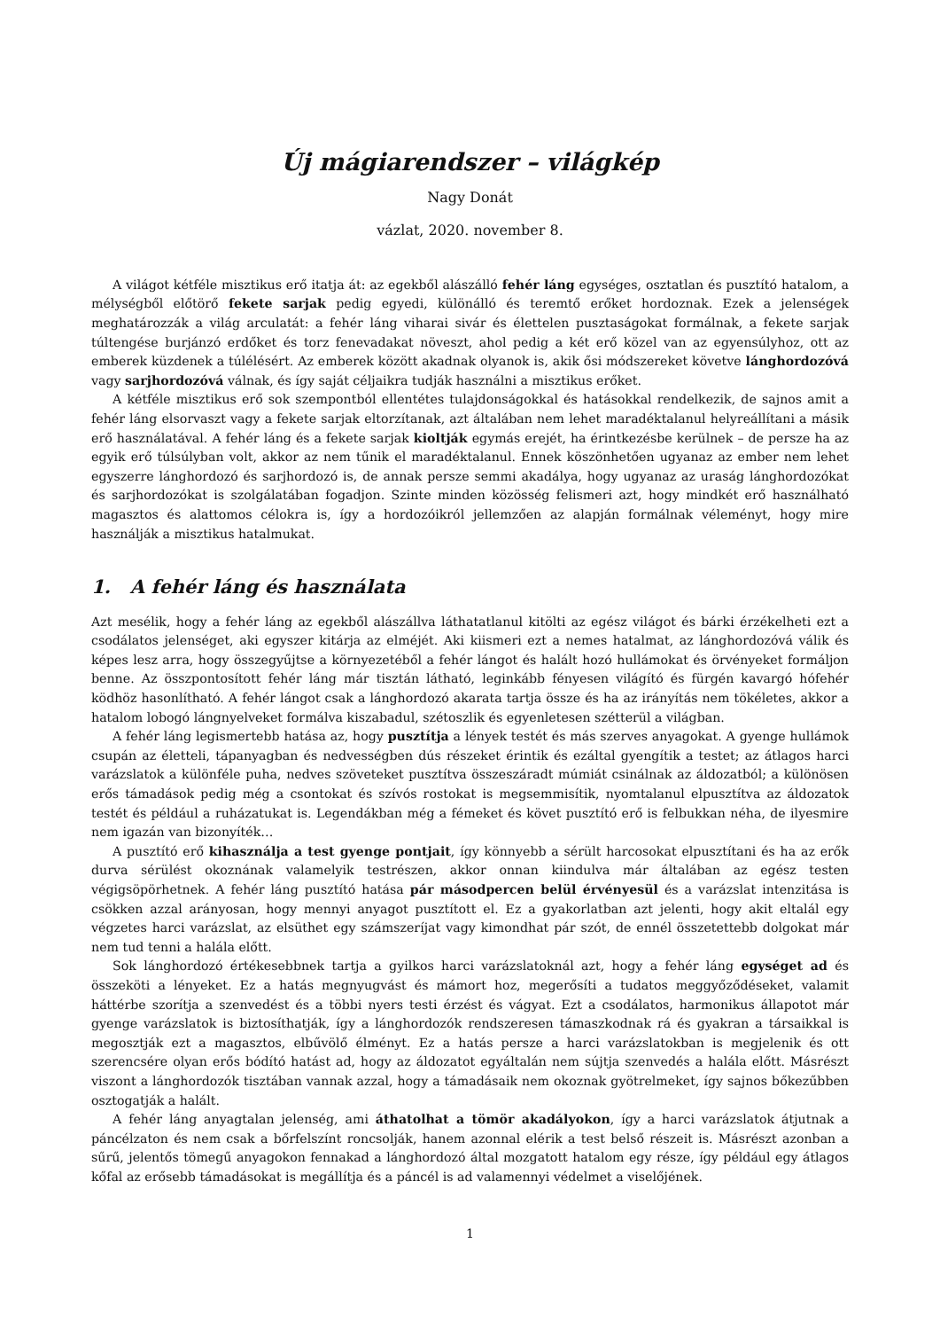Új mágiarendszer – világkép
Nagy Donát
vázlat, 2020. november 8.
A világot kétféle misztikus erő itatja át: az egekből alászálló fehér láng egységes, osztatlan és pusztító hatalom, a mélységből előtörő fekete sarjak pedig egyedi, különálló és teremtő erőket hordoznak. Ezek a jelenségek meghatározzák a világ arculatát: a fehér láng viharai sivár és élettelen pusztaságokat formálnak, a fekete sarjak túltengése burjánzó erdőket és torz fenevadakat növeszt, ahol pedig a két erő közel van az egyensúlyhoz, ott az emberek küzdenek a túlélésért. Az emberek között akadnak olyanok is, akik ősi módszereket követve lánghordozóvá vagy sarjhordozóvá válnak, és így saját céljaikra tudják használni a misztikus erőket.
A kétféle misztikus erő sok szempontból ellentétes tulajdonságokkal és hatásokkal rendelkezik, de sajnos amit a fehér láng elsorvaszt vagy a fekete sarjak eltorzítanak, azt általában nem lehet maradéktalanul helyreállítani a másik erő használatával. A fehér láng és a fekete sarjak kioltják egymás erejét, ha érintkezésbe kerülnek – de persze ha az egyik erő túlsúlyban volt, akkor az nem tűnik el maradéktalanul. Ennek köszönhetően ugyanaz az ember nem lehet egyszerre lánghordozó és sarjhordozó is, de annak persze semmi akadálya, hogy ugyanaz az uraság lánghordozókat és sarjhordozókat is szolgálatában fogadjon. Szinte minden közösség felismeri azt, hogy mindkét erő használható magasztos és alattomos célokra is, így a hordozóikról jellemzően az alapján formálnak véleményt, hogy mire használják a misztikus hatalmukat.
1. A fehér láng és használata
Azt mesélik, hogy a fehér láng az egekből alászállva láthatatlanul kitölti az egész világot és bárki érzékelheti ezt a csodálatos jelenséget, aki egyszer kitárja az elméjét. Aki kiismeri ezt a nemes hatalmat, az lánghordozóvá válik és képes lesz arra, hogy összegyűjtse a környezetéből a fehér lángot és halált hozó hullámokat és örvényeket formáljon benne. Az összpontosított fehér láng már tisztán látható, leginkább fényesen világító és fürgén kavargó hófehér ködhöz hasonlítható. A fehér lángot csak a lánghordozó akarata tartja össze és ha az irányítás nem tökéletes, akkor a hatalom lobogó lángnyelveket formálva kiszabadul, szétoszlik és egyenletesen szétterül a világban.
A fehér láng legismertebb hatása az, hogy pusztítja a lények testét és más szerves anyagokat. A gyenge hullámok csupán az életteli, tápanyagban és nedvességben dús részeket érintik és ezáltal gyengítik a testet; az átlagos harci varázslatok a különféle puha, nedves szöveteket pusztítva összeszáradt múmiát csinálnak az áldozatból; a különösen erős támadások pedig még a csontokat és szívós rostokat is megsemmisítik, nyomtalanul elpusztítva az áldozatok testét és például a ruházatukat is. Legendákban még a fémeket és követ pusztító erő is felbukkan néha, de ilyesmire nem igazán van bizonyíték…
A pusztító erő kihasználja a test gyenge pontjait, így könnyebb a sérült harcosokat elpusztítani és ha az erők durva sérülést okoznának valamelyik testrészen, akkor onnan kiindulva már általában az egész testen végigsöpörhetnek. A fehér láng pusztító hatása pár másodpercen belül érvényesül és a varázslat intenzitása is csökken azzal arányosan, hogy mennyi anyagot pusztított el. Ez a gyakorlatban azt jelenti, hogy akit eltalál egy végzetes harci varázslat, az elsüthet egy számszeríjat vagy kimondhat pár szót, de ennél összetettebb dolgokat már nem tud tenni a halála előtt.
Sok lánghordozó értékesebbnek tartja a gyilkos harci varázslatoknál azt, hogy a fehér láng egységet ad és összeköti a lényeket. Ez a hatás megnyugvást és mámort hoz, megerősíti a tudatos meggyőződéseket, valamit háttérbe szorítja a szenvedést és a többi nyers testi érzést és vágyat. Ezt a csodálatos, harmonikus állapotot már gyenge varázslatok is biztosíthatják, így a lánghordozók rendszeresen támaszkodnak rá és gyakran a társaikkal is megosztják ezt a magasztos, elbűvölő élményt. Ez a hatás persze a harci varázslatokban is megjelenik és ott szerencsére olyan erős bódító hatást ad, hogy az áldozatot egyáltalán nem sújtja szenvedés a halála előtt. Másrészt viszont a lánghordozók tisztában vannak azzal, hogy a támadásaik nem okoznak gyötrelmeket, így sajnos bőkezűbben osztogatják a halált.
A fehér láng anyagtalan jelenség, ami áthatolhat a tömör akadályokon, így a harci varázslatok átjutnak a páncélzaton és nem csak a bőrfelszínt roncsolják, hanem azonnal elérik a test belső részeit is. Másrészt azonban a sűrű, jelentős tömegű anyagokon fennakad a lánghordozó által mozgatott hatalom egy része, így például egy átlagos kőfal az erősebb támadásokat is megállítja és a páncél is ad valamennyi védelmet a viselőjének.
1